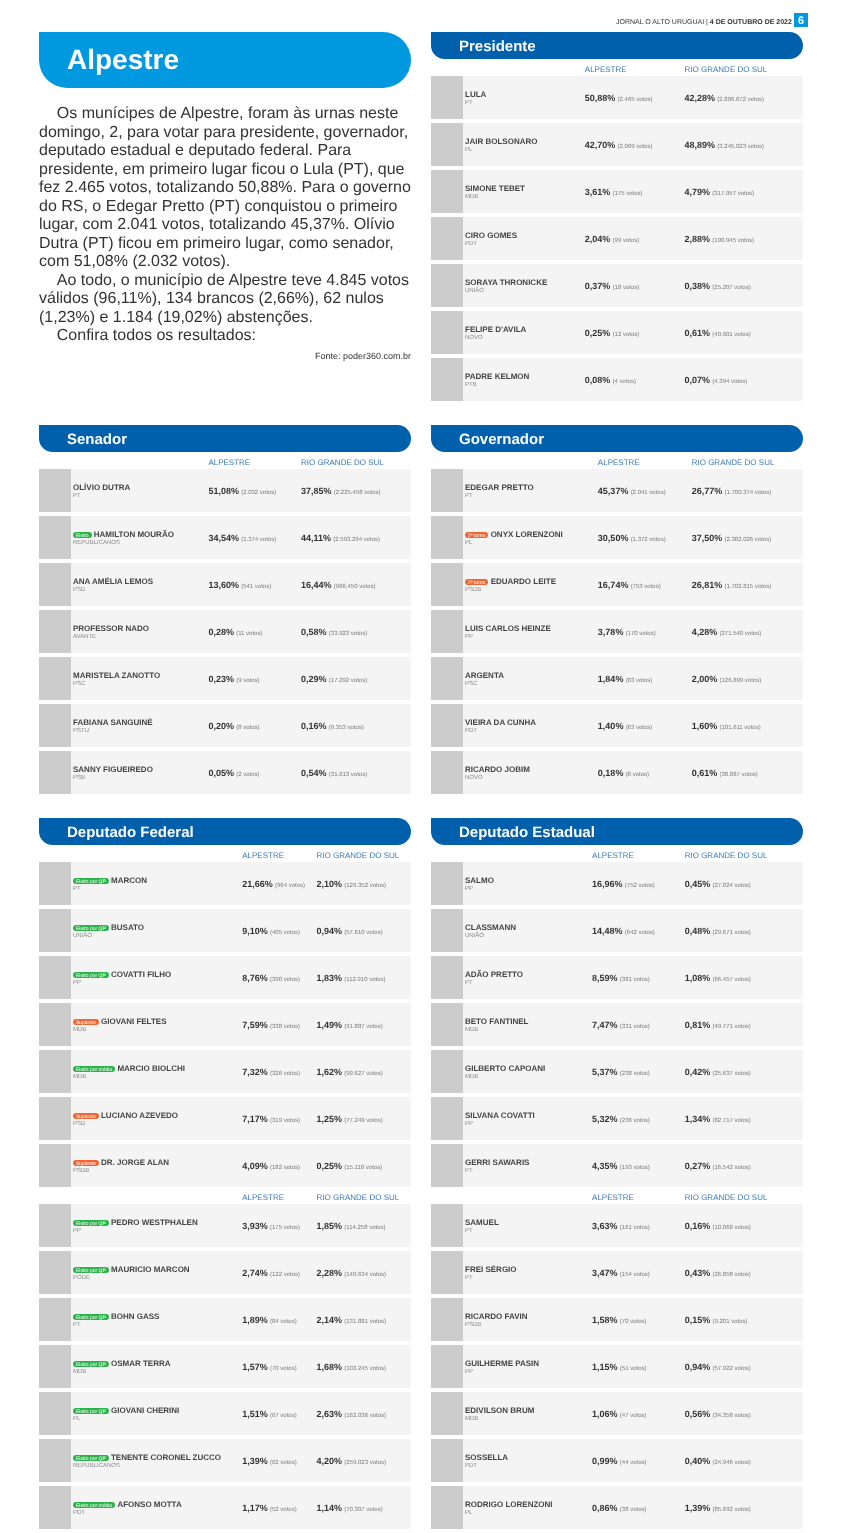JORNAL O ALTO URUGUAI | 4 DE OUTUBRO DE 2022 6
Alpestre
Os munícipes de Alpestre, foram às urnas neste domingo, 2, para votar para presidente, governador, deputado estadual e deputado federal. Para presidente, em primeiro lugar ficou o Lula (PT), que fez 2.465 votos, totalizando 50,88%. Para o governo do RS, o Edegar Pretto (PT) conquistou o primeiro lugar, com 2.041 votos, totalizando 45,37%. Olívio Dutra (PT) ficou em primeiro lugar, como senador, com 51,08% (2.032 votos).
Ao todo, o município de Alpestre teve 4.845 votos válidos (96,11%), 134 brancos (2,66%), 62 nulos (1,23%) e 1.184 (19,02%) abstenções.
Confira todos os resultados:
Fonte: poder360.com.br
Presidente
| | | ALPESTRE | RIO GRANDE DO SUL |
| --- | --- | --- | --- |
| | LULA PT | 50,88% (2.465 votos) | 42,28% (2.806.672 votos) |
| | JAIR BOLSONARO PL | 42,70% (2.069 votos) | 48,89% (3.245.023 votos) |
| | SIMONE TEBET MDB | 3,61% (175 votos) | 4,79% (317.957 votos) |
| | CIRO GOMES PDT | 2,04% (99 votos) | 2,88% (190.945 votos) |
| | SORAYA THRONICKE UNIÃO | 0,37% (18 votos) | 0,38% (25.207 votos) |
| | FELIPE D'AVILA NOVO | 0,25% (12 votos) | 0,61% (40.601 votos) |
| | PADRE KELMON PTB | 0,08% (4 votos) | 0,07% (4.394 votos) |
Senador
| | | ALPESTRE | RIO GRANDE DO SUL |
| --- | --- | --- | --- |
| | OLÍVIO DUTRA PT | 51,08% (2.032 votos) | 37,85% (2.225.458 votos) |
| | Eleito HAMILTON MOURÃO REPUBLICANOS | 34,54% (1.374 votos) | 44,11% (2.593.294 votos) |
| | ANA AMÉLIA LEMOS PSD | 13,60% (541 votos) | 16,44% (966.450 votos) |
| | PROFESSOR NADO AVANTE | 0,28% (11 votos) | 0,58% (33.923 votos) |
| | MARISTELA ZANOTTO PSC | 0,23% (9 votos) | 0,29% (17.292 votos) |
| | FABIANA SANGUINÉ PSTU | 0,20% (8 votos) | 0,16% (9.353 votos) |
| | SANNY FIGUEIREDO PSB | 0,05% (2 votos) | 0,54% (31.613 votos) |
Governador
| | | ALPESTRE | RIO GRANDE DO SUL |
| --- | --- | --- | --- |
| | EDEGAR PRETTO PT | 45,37% (2.041 votos) | 26,77% (1.700.374 votos) |
| | 2º turno ONYX LORENZONI PL | 30,50% (1.372 votos) | 37,50% (2.382.026 votos) |
| | 2º turno EDUARDO LEITE PSDB | 16,74% (753 votos) | 26,81% (1.702.815 votos) |
| | LUIS CARLOS HEINZE PP | 3,78% (170 votos) | 4,28% (271.540 votos) |
| | ARGENTA PSC | 1,84% (83 votos) | 2,00% (126.899 votos) |
| | VIEIRA DA CUNHA PDT | 1,40% (63 votos) | 1,60% (101.611 votos) |
| | RICARDO JOBIM NOVO | 0,18% (8 votos) | 0,61% (38.887 votos) |
Deputado Federal
| | | ALPESTRE | RIO GRANDE DO SUL |
| --- | --- | --- | --- |
| | Eleito por QP MARCON PT | 21,66% (964 votos) | 2,10% (129.352 votos) |
| | Eleito por QP BUSATO UNIÃO | 9,10% (405 votos) | 0,94% (57.610 votos) |
| | Eleito por QP COVATTI FILHO PP | 8,76% (390 votos) | 1,83% (112.910 votos) |
| | Suplente GIOVANI FELTES MDB | 7,59% (338 votos) | 1,49% (91.887 votos) |
| | Eleito por média MARCIO BIOLCHI MDB | 7,32% (326 votos) | 1,62% (99.627 votos) |
| | Suplente LUCIANO AZEVEDO PSD | 7,17% (319 votos) | 1,25% (77.249 votos) |
| | Suplente DR. JORGE ALAN PSDB | 4,09% (182 votos) | 0,25% (15.118 votos) |
| | | ALPESTRE | RIO GRANDE DO SUL |
| | Eleito por QP PEDRO WESTPHALEN PP | 3,93% (175 votos) | 1,85% (114.258 votos) |
| | Eleito por QP MAURICIO MARCON PODE | 2,74% (122 votos) | 2,28% (140.634 votos) |
| | Eleito por QP BOHN GASS PT | 1,89% (84 votos) | 2,14% (131.881 votos) |
| | Eleito por QP OSMAR TERRA MDB | 1,57% (70 votos) | 1,68% (103.245 votos) |
| | Eleito por QP GIOVANI CHERINI PL | 1,51% (67 votos) | 2,63% (162.036 votos) |
| | Eleito por QP TENENTE CORONEL ZUCCO REPUBLICANOS | 1,39% (62 votos) | 4,20% (259.023 votos) |
| | Eleito por média AFONSO MOTTA PDT | 1,17% (52 votos) | 1,14% (70.307 votos) |
Deputado Estadual
| | | ALPESTRE | RIO GRANDE DO SUL |
| --- | --- | --- | --- |
| | SALMO PP | 16,96% (752 votos) | 0,45% (27.824 votos) |
| | CLASSMANN UNIÃO | 14,48% (642 votos) | 0,48% (29.671 votos) |
| | ADÃO PRETTO PT | 8,59% (381 votos) | 1,08% (66.457 votos) |
| | BETO FANTINEL MDB | 7,47% (331 votos) | 0,81% (49.771 votos) |
| | GILBERTO CAPOANI MDB | 5,37% (238 votos) | 0,42% (25.637 votos) |
| | SILVANA COVATTI PP | 5,32% (236 votos) | 1,34% (82.717 votos) |
| | GERRI SAWARIS PT | 4,35% (193 votos) | 0,27% (16.542 votos) |
| | | ALPESTRE | RIO GRANDE DO SUL |
| | SAMUEL PT | 3,63% (161 votos) | 0,16% (10.068 votos) |
| | FREI SÉRGIO PT | 3,47% (154 votos) | 0,43% (26.858 votos) |
| | RICARDO FAVIN PSDB | 1,58% (70 votos) | 0,15% (9.201 votos) |
| | GUILHERME PASIN PP | 1,15% (51 votos) | 0,94% (57.922 votos) |
| | EDIVILSON BRUM MDB | 1,06% (47 votos) | 0,56% (34.358 votos) |
| | SOSSELLA PDT | 0,99% (44 votos) | 0,40% (24.946 votos) |
| | RODRIGO LORENZONI PL | 0,86% (38 votos) | 1,39% (85.692 votos) |